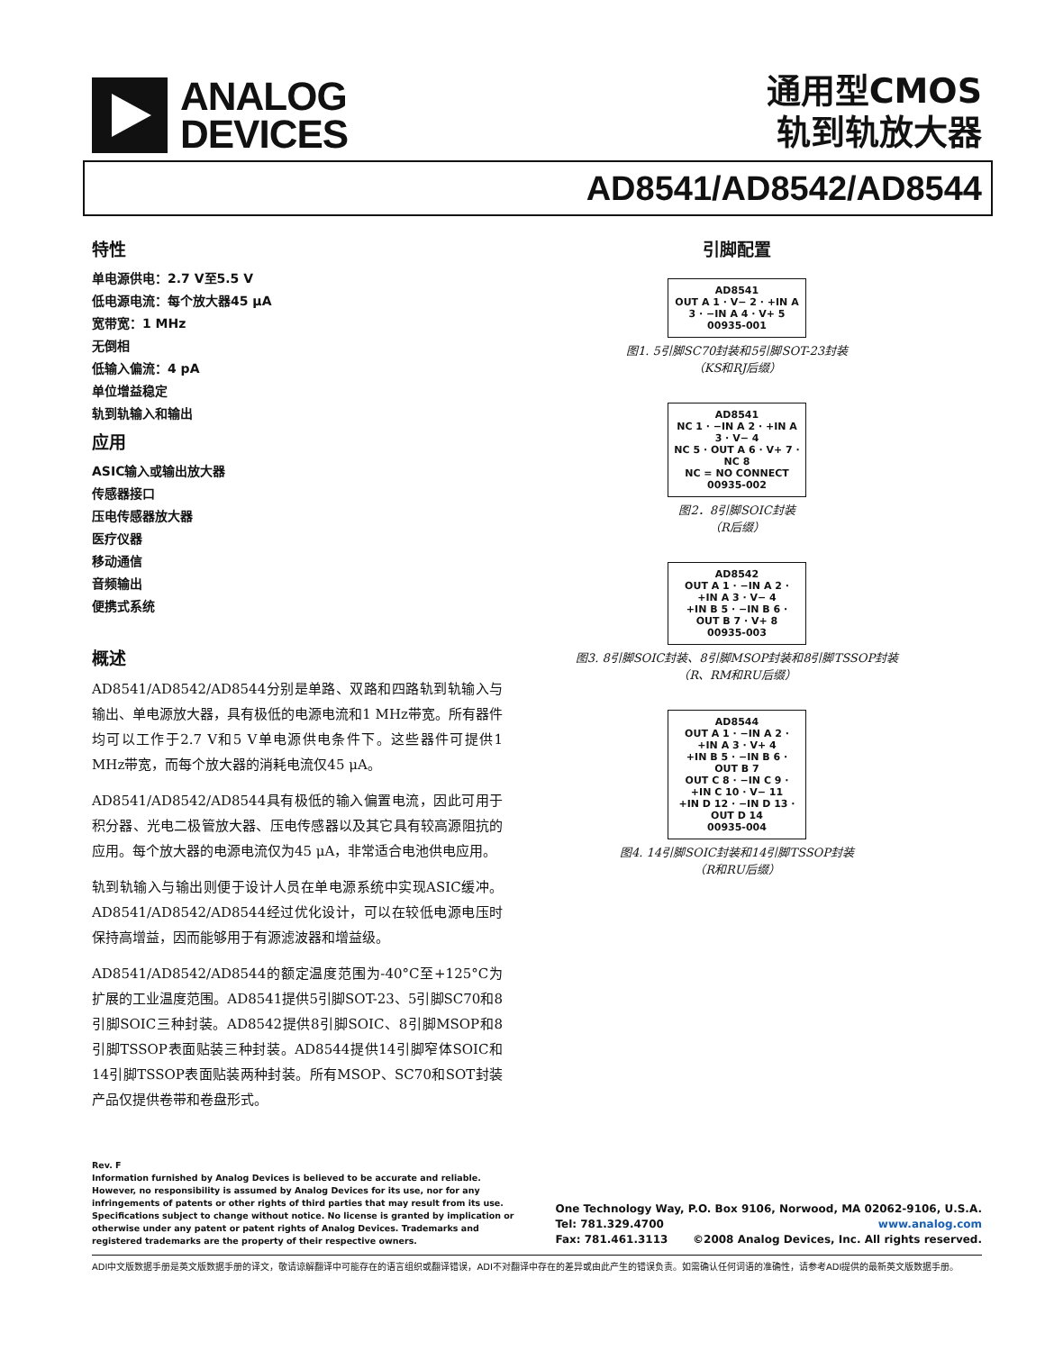ANALOG
DEVICES
通用型CMOS
轨到轨放大器
AD8541/AD8542/AD8544
特性
单电源供电：2.7 V至5.5 V
低电源电流：每个放大器45 μA
宽带宽：1 MHz
无倒相
低输入偏流：4 pA
单位增益稳定
轨到轨输入和输出
应用
ASIC输入或输出放大器
传感器接口
压电传感器放大器
医疗仪器
移动通信
音频输出
便携式系统
概述
AD8541/AD8542/AD8544分别是单路、双路和四路轨到轨输入与输出、单电源放大器，具有极低的电源电流和1 MHz带宽。所有器件均可以工作于2.7 V和5 V单电源供电条件下。这些器件可提供1 MHz带宽，而每个放大器的消耗电流仅45 μA。
AD8541/AD8542/AD8544具有极低的输入偏置电流，因此可用于积分器、光电二极管放大器、压电传感器以及其它具有较高源阻抗的应用。每个放大器的电源电流仅为45 μA，非常适合电池供电应用。
轨到轨输入与输出则便于设计人员在单电源系统中实现ASIC缓冲。AD8541/AD8542/AD8544经过优化设计，可以在较低电源电压时保持高增益，因而能够用于有源滤波器和增益级。
AD8541/AD8542/AD8544的额定温度范围为-40°C至+125°C为扩展的工业温度范围。AD8541提供5引脚SOT-23、5引脚SC70和8引脚SOIC三种封装。AD8542提供8引脚SOIC、8引脚MSOP和8引脚TSSOP表面贴装三种封装。AD8544提供14引脚窄体SOIC和14引脚TSSOP表面贴装两种封装。所有MSOP、SC70和SOT封装产品仅提供卷带和卷盘形式。
引脚配置
AD8541
OUT A 1 · V− 2 · +IN A 3 · −IN A 4 · V+ 5
00935-001
图1. 5引脚SC70封装和5引脚SOT-23封装
（KS和RJ后缀）
AD8541
NC 1 · −IN A 2 · +IN A 3 · V− 4
NC 5 · OUT A 6 · V+ 7 · NC 8
NC = NO CONNECT
00935-002
图2．8引脚SOIC封装
（R后缀）
AD8542
OUT A 1 · −IN A 2 · +IN A 3 · V− 4
+IN B 5 · −IN B 6 · OUT B 7 · V+ 8
00935-003
图3. 8引脚SOIC封装、8引脚MSOP封装和8引脚TSSOP封装
（R、RM和RU后缀）
AD8544
OUT A 1 · −IN A 2 · +IN A 3 · V+ 4
+IN B 5 · −IN B 6 · OUT B 7
OUT C 8 · −IN C 9 · +IN C 10 · V− 11
+IN D 12 · −IN D 13 · OUT D 14
00935-004
图4. 14引脚SOIC封装和14引脚TSSOP封装
（R和RU后缀）
Rev. F
Information furnished by Analog Devices is believed to be accurate and reliable. However, no responsibility is assumed by Analog Devices for its use, nor for any infringements of patents or other rights of third parties that may result from its use. Specifications subject to change without notice. No license is granted by implication or otherwise under any patent or patent rights of Analog Devices. Trademarks and registered trademarks are the property of their respective owners.
One Technology Way, P.O. Box 9106, Norwood, MA 02062-9106, U.S.A.
Tel: 781.329.4700 www.analog.com
Fax: 781.461.3113 ©2008 Analog Devices, Inc. All rights reserved.
ADI中文版数据手册是英文版数据手册的译文，敬请谅解翻译中可能存在的语言组织或翻译错误，ADI不对翻译中存在的差异或由此产生的错误负责。如需确认任何词语的准确性，请参考ADI提供的最新英文版数据手册。